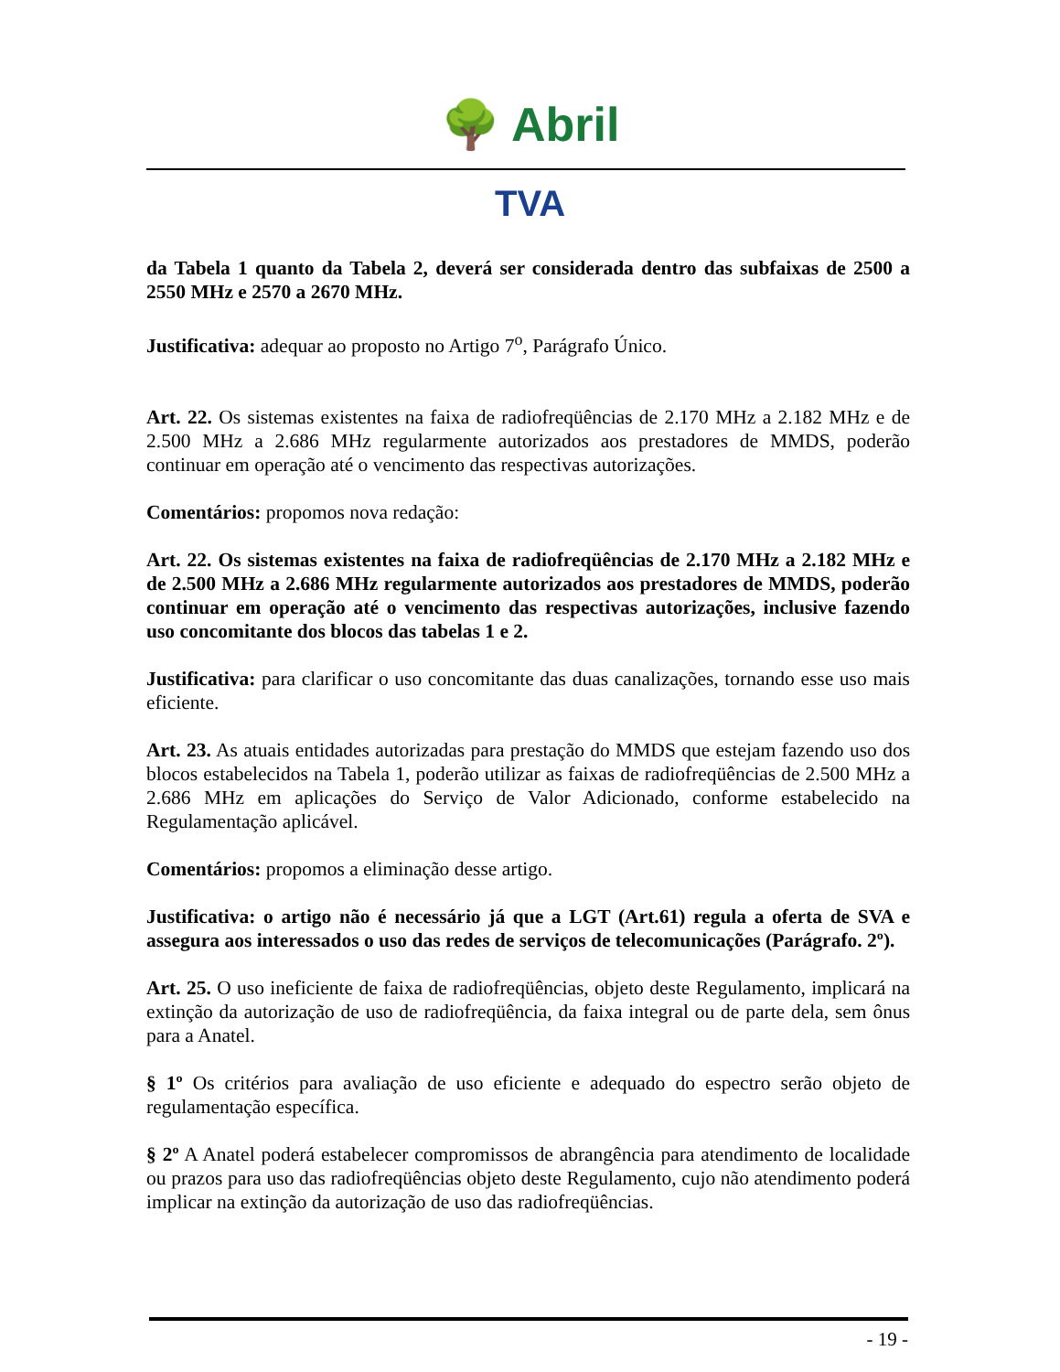🌳 Abril
TVA
da Tabela 1 quanto da Tabela 2, deverá ser considerada dentro das subfaixas de 2500 a 2550 MHz e 2570 a 2670 MHz.
Justificativa: adequar ao proposto no Artigo 7<sup>o</sup>, Parágrafo Único.
Art. 22. Os sistemas existentes na faixa de radiofreqüências de 2.170 MHz a 2.182 MHz e de 2.500 MHz a 2.686 MHz regularmente autorizados aos prestadores de MMDS, poderão continuar em operação até o vencimento das respectivas autorizações.
Comentários: propomos nova redação:
Art. 22. Os sistemas existentes na faixa de radiofreqüências de 2.170 MHz a 2.182 MHz e de 2.500 MHz a 2.686 MHz regularmente autorizados aos prestadores de MMDS, poderão continuar em operação até o vencimento das respectivas autorizações, inclusive fazendo uso concomitante dos blocos das tabelas 1 e 2.
Justificativa: para clarificar o uso concomitante das duas canalizações, tornando esse uso mais eficiente.
Art. 23. As atuais entidades autorizadas para prestação do MMDS que estejam fazendo uso dos blocos estabelecidos na Tabela 1, poderão utilizar as faixas de radiofreqüências de 2.500 MHz a 2.686 MHz em aplicações do Serviço de Valor Adicionado, conforme estabelecido na Regulamentação aplicável.
Comentários: propomos a eliminação desse artigo.
Justificativa: o artigo não é necessário já que a LGT (Art.61) regula a oferta de SVA e assegura aos interessados o uso das redes de serviços de telecomunicações (Parágrafo. 2º).
Art. 25. O uso ineficiente de faixa de radiofreqüências, objeto deste Regulamento, implicará na extinção da autorização de uso de radiofreqüência, da faixa integral ou de parte dela, sem ônus para a Anatel.
§ 1º Os critérios para avaliação de uso eficiente e adequado do espectro serão objeto de regulamentação específica.
§ 2º A Anatel poderá estabelecer compromissos de abrangência para atendimento de localidade ou prazos para uso das radiofreqüências objeto deste Regulamento, cujo não atendimento poderá implicar na extinção da autorização de uso das radiofreqüências.
- 19 -